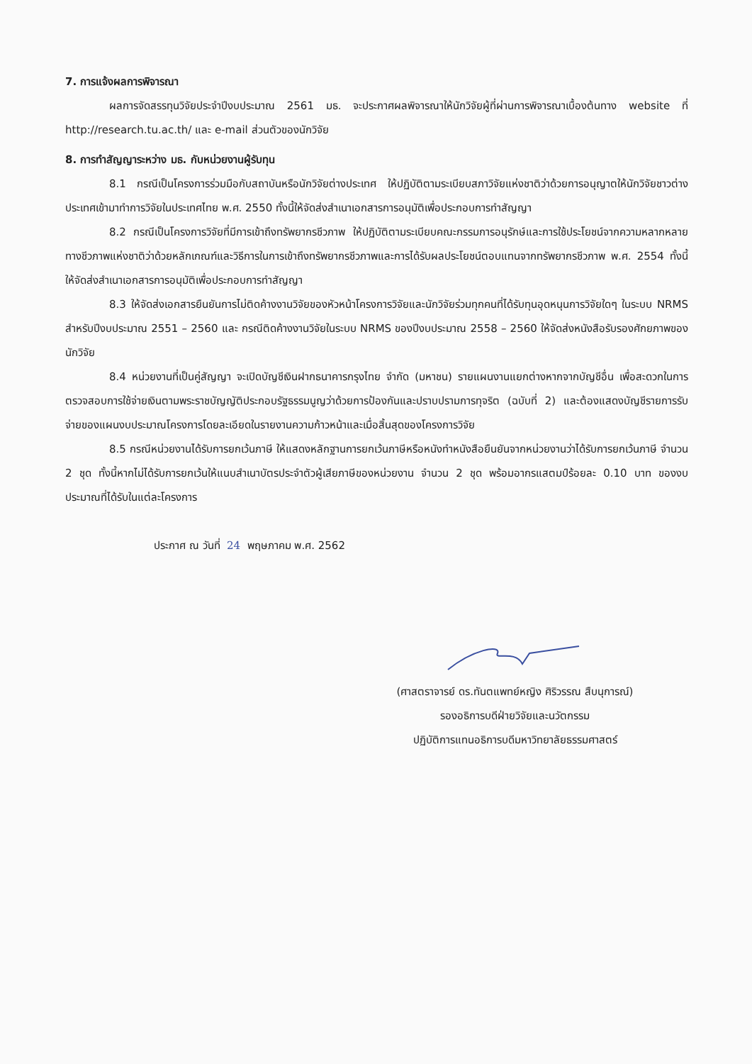7. การแจ้งผลการพิจารณา
ผลการจัดสรรทุนวิจัยประจำปีงบประมาณ 2561 มธ. จะประกาศผลพิจารณาให้นักวิจัยผู้ที่ผ่านการพิจารณาเบื้องต้นทาง website ที่ http://research.tu.ac.th/ และ e-mail ส่วนตัวของนักวิจัย
8. การทำสัญญาระหว่าง มธ. กับหน่วยงานผู้รับทุน
8.1 กรณีเป็นโครงการร่วมมือกับสถาบันหรือนักวิจัยต่างประเทศ ให้ปฏิบัติตามระเบียบสภาวิจัยแห่งชาติว่าด้วยการอนุญาตให้นักวิจัยชาวต่างประเทศเข้ามาทำการวิจัยในประเทศไทย พ.ศ. 2550 ทั้งนี้ให้จัดส่งสำเนาเอกสารการอนุมัติเพื่อประกอบการทำสัญญา
8.2 กรณีเป็นโครงการวิจัยที่มีการเข้าถึงทรัพยากรชีวภาพ ให้ปฏิบัติตามระเบียบคณะกรรมการอนุรักษ์และการใช้ประโยชน์จากความหลากหลายทางชีวภาพแห่งชาติว่าด้วยหลักเกณฑ์และวิธีการในการเข้าถึงทรัพยากรชีวภาพและการได้รับผลประโยชน์ตอบแทนจากทรัพยากรชีวภาพ พ.ศ. 2554 ทั้งนี้ให้จัดส่งสำเนาเอกสารการอนุมัติเพื่อประกอบการทำสัญญา
8.3 ให้จัดส่งเอกสารยืนยันการไม่ติดค้างงานวิจัยของหัวหน้าโครงการวิจัยและนักวิจัยร่วมทุกคนที่ได้รับทุนอุดหนุนการวิจัยใดๆ ในระบบ NRMS สำหรับปีงบประมาณ 2551 – 2560 และ กรณีติดค้างงานวิจัยในระบบ NRMS ของปีงบประมาณ 2558 – 2560 ให้จัดส่งหนังสือรับรองศักยภาพของนักวิจัย
8.4 หน่วยงานที่เป็นคู่สัญญา จะเปิดบัญชีเงินฝากธนาคารกรุงไทย จำกัด (มหาชน) รายแผนงานแยกต่างหากจากบัญชีอื่น เพื่อสะดวกในการตรวจสอบการใช้จ่ายเงินตามพระราชบัญญัติประกอบรัฐธรรมนูญว่าด้วยการป้องกันและปราบปรามการทุจริต (ฉบับที่ 2) และต้องแสดงบัญชีรายการรับจ่ายของแผนงบประมาณโครงการโดยละเอียดในรายงานความก้าวหน้าและเมื่อสิ้นสุดของโครงการวิจัย
8.5 กรณีหน่วยงานได้รับการยกเว้นภาษี ให้แสดงหลักฐานการยกเว้นภาษีหรือหนังทำหนังสือยืนยันจากหน่วยงานว่าได้รับการยกเว้นภาษี จำนวน 2 ชุด ทั้งนี้หากไม่ได้รับการยกเว้นให้แนบสำเนาบัตรประจำตัวผู้เสียภาษีของหน่วยงาน จำนวน 2 ชุด พร้อมอากรแสตมป์ร้อยละ 0.10 บาท ของงบประมาณที่ได้รับในแต่ละโครงการ
ประกาศ ณ วันที่ 24 พฤษภาคม พ.ศ. 2562
(ศาสตราจารย์ ดร.ทันตแพทย์หญิง ศิริวรรณ สืบนุการณ์)
รองอธิการบดีฝ่ายวิจัยและนวัตกรรม
ปฏิบัติการแทนอธิการบดีมหาวิทยาลัยธรรมศาสตร์